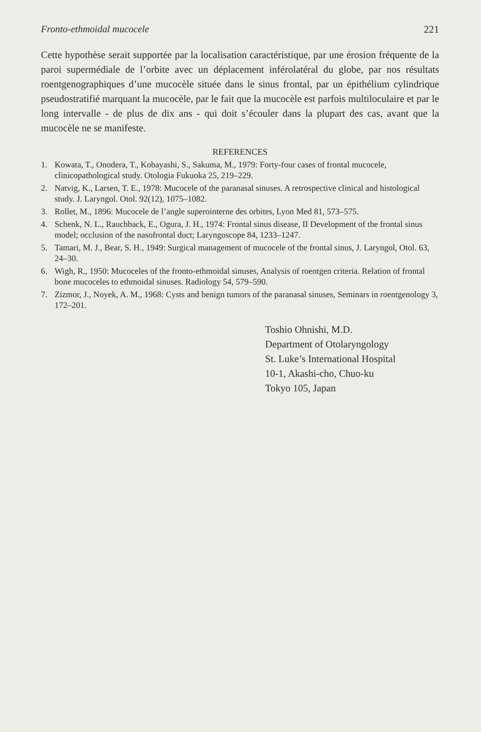Fronto-ethmoidal mucocele 221
Cette hypothèse serait supportée par la localisation caractéristique, par une érosion fréquente de la paroi supermédiale de l’orbite avec un déplacement inférolatéral du globe, par nos résultats roentgenographiques d’une mucocèle située dans le sinus frontal, par un épithélium cylindrique pseudostratifié marquant la mucocèle, par le fait que la mucocèle est parfois multiloculaire et par le long intervalle - de plus de dix ans - qui doit s’écouler dans la plupart des cas, avant que la mucocèle ne se manifeste.
REFERENCES
1. Kowata, T., Onodera, T., Kobayashi, S., Sakuma, M., 1979: Forty-four cases of frontal mucocele, clinicopathological study. Otologia Fukuoka 25, 219–229.
2. Natvig, K., Larsen, T. E., 1978: Mucocele of the paranasal sinuses. A retrospective clinical and histological study. J. Laryngol. Otol. 92(12), 1075–1082.
3. Rollet, M., 1896: Mucocele de l’angle superointerne des orbites, Lyon Med 81, 573–575.
4. Schenk, N. L., Rauchback, E., Ogura, J. H., 1974: Frontal sinus disease, II Development of the frontal sinus model; occlusion of the nasofrontal duct; Laryngoscope 84, 1233–1247.
5. Tamari, M. J., Bear, S. H., 1949: Surgical management of mucocele of the frontal sinus, J. Laryngol, Otol. 63, 24–30.
6. Wigh, R., 1950: Mucoceles of the fronto-ethmoidal sinuses, Analysis of roentgen criteria. Relation of frontal bone mucoceles to ethmoidal sinuses. Radiology 54, 579–590.
7. Zizmor, J., Noyek, A. M., 1968: Cysts and benign tumors of the paranasal sinuses, Seminars in roentgenology 3, 172–201.
Toshio Ohnishi, M.D.
Department of Otolaryngology
St. Luke’s International Hospital
10-1, Akashi-cho, Chuo-ku
Tokyo 105, Japan